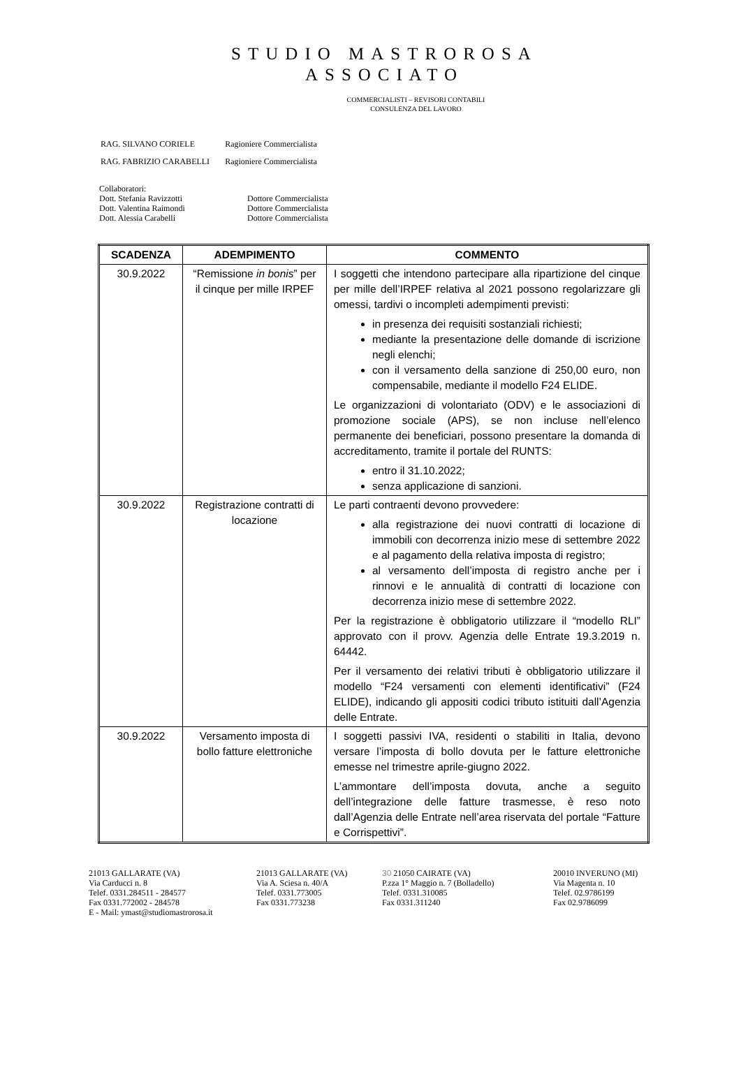STUDIO MASTROROSA
ASSOCIATO
COMMERCIALISTI – REVISORI CONTABILI
CONSULENZA DEL LAVORO
| RAG. SILVANO CORIELE | Ragioniere Commercialista |
| RAG. FABRIZIO CARABELLI | Ragioniere Commercialista |
Collaboratori:
Dott. Stefania Ravizzotti Dottore Commercialista
Dott. Valentina Raimondi Dottore Commercialista
Dott. Alessia Carabelli Dottore Commercialista
| SCADENZA | ADEMPIMENTO | COMMENTO |
| --- | --- | --- |
| 30.9.2022 | “Remissione in bonis ” per il cinque per mille IRPEF | I soggetti che intendono partecipare alla ripartizione del cinque per mille dell’IRPEF relativa al 2021 possono regolarizzare gli omessi, tardivi o incompleti adempimenti previsti: in presenza dei requisiti sostanziali richiesti; mediante la presentazione delle domande di iscrizione negli elenchi; con il versamento della sanzione di 250,00 euro, non compensabile, mediante il modello F24 ELIDE. Le organizzazioni di volontariato (ODV) e le associazioni di promozione sociale (APS), se non incluse nell’elenco permanente dei beneficiari, possono presentare la domanda di accreditamento, tramite il portale del RUNTS: entro il 31.10.2022; senza applicazione di sanzioni. |
| 30.9.2022 | Registrazione contratti di locazione | Le parti contraenti devono provvedere: alla registrazione dei nuovi contratti di locazione di immobili con decorrenza inizio mese di settembre 2022 e al pagamento della relativa imposta di registro; al versamento dell’imposta di registro anche per i rinnovi e le annualità di contratti di locazione con decorrenza inizio mese di settembre 2022. Per la registrazione è obbligatorio utilizzare il “modello RLI” approvato con il provv. Agenzia delle Entrate 19.3.2019 n. 64442. Per il versamento dei relativi tributi è obbligatorio utilizzare il modello “F24 versamenti con elementi identificativi” (F24 ELIDE), indicando gli appositi codici tributo istituiti dall’Agenzia delle Entrate. |
| 30.9.2022 | Versamento imposta di bollo fatture elettroniche | I soggetti passivi IVA, residenti o stabiliti in Italia, devono versare l’imposta di bollo dovuta per le fatture elettroniche emesse nel trimestre aprile-giugno 2022. L’ammontare dell’imposta dovuta, anche a seguito dell’integrazione delle fatture trasmesse, è reso noto dall’Agenzia delle Entrate nell’area riservata del portale “Fatture e Corrispettivi”. |
21013 GALLARATE (VA)
Via Carducci n. 8
Telef. 0331.284511 - 284577
Fax 0331.772002 - 284578
E - Mail: ymast@studiomastrorosa.it
21013 GALLARATE (VA)
Via A. Sciesa n. 40/A
Telef. 0331.773005
Fax 0331.773238
30 21050 CAIRATE (VA)
P.zza 1° Maggio n. 7 (Bolladello)
Telef. 0331.310085
Fax 0331.311240
20010 INVERUNO (MI)
Via Magenta n. 10
Telef. 02.9786199
Fax 02.9786099